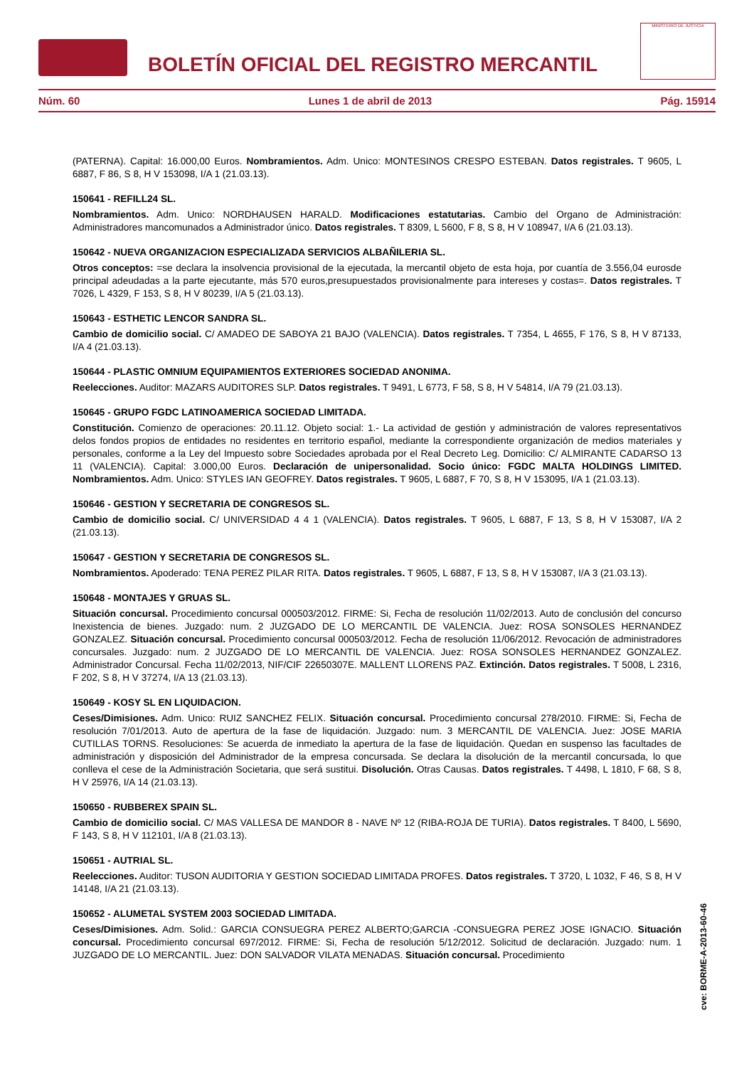BOLETÍN OFICIAL DEL REGISTRO MERCANTIL
MINISTERIO DE JUSTICIA
Núm. 60 Lunes 1 de abril de 2013 Pág. 15914
(PATERNA). Capital: 16.000,00 Euros. Nombramientos. Adm. Unico: MONTESINOS CRESPO ESTEBAN. Datos registrales. T 9605, L 6887, F 86, S 8, H V 153098, I/A 1 (21.03.13).
150641 - REFILL24 SL.
Nombramientos. Adm. Unico: NORDHAUSEN HARALD. Modificaciones estatutarias. Cambio del Organo de Administración: Administradores mancomunados a Administrador único. Datos registrales. T 8309, L 5600, F 8, S 8, H V 108947, I/A 6 (21.03.13).
150642 - NUEVA ORGANIZACION ESPECIALIZADA SERVICIOS ALBAÑILERIA SL.
Otros conceptos: =se declara la insolvencia provisional de la ejecutada, la mercantil objeto de esta hoja, por cuantía de 3.556,04 eurosde principal adeudadas a la parte ejecutante, más 570 euros,presupuestados provisionalmente para intereses y costas=. Datos registrales. T 7026, L 4329, F 153, S 8, H V 80239, I/A 5 (21.03.13).
150643 - ESTHETIC LENCOR SANDRA SL.
Cambio de domicilio social. C/ AMADEO DE SABOYA 21 BAJO (VALENCIA). Datos registrales. T 7354, L 4655, F 176, S 8, H V 87133, I/A 4 (21.03.13).
150644 - PLASTIC OMNIUM EQUIPAMIENTOS EXTERIORES SOCIEDAD ANONIMA.
Reelecciones. Auditor: MAZARS AUDITORES SLP. Datos registrales. T 9491, L 6773, F 58, S 8, H V 54814, I/A 79 (21.03.13).
150645 - GRUPO FGDC LATINOAMERICA SOCIEDAD LIMITADA.
Constitución. Comienzo de operaciones: 20.11.12. Objeto social: 1.- La actividad de gestión y administración de valores representativos delos fondos propios de entidades no residentes en territorio español, mediante la correspondiente organización de medios materiales y personales, conforme a la Ley del Impuesto sobre Sociedades aprobada por el Real Decreto Leg. Domicilio: C/ ALMIRANTE CADARSO 13 11 (VALENCIA). Capital: 3.000,00 Euros. Declaración de unipersonalidad. Socio único: FGDC MALTA HOLDINGS LIMITED. Nombramientos. Adm. Unico: STYLES IAN GEOFREY. Datos registrales. T 9605, L 6887, F 70, S 8, H V 153095, I/A 1 (21.03.13).
150646 - GESTION Y SECRETARIA DE CONGRESOS SL.
Cambio de domicilio social. C/ UNIVERSIDAD 4 4 1 (VALENCIA). Datos registrales. T 9605, L 6887, F 13, S 8, H V 153087, I/A 2 (21.03.13).
150647 - GESTION Y SECRETARIA DE CONGRESOS SL.
Nombramientos. Apoderado: TENA PEREZ PILAR RITA. Datos registrales. T 9605, L 6887, F 13, S 8, H V 153087, I/A 3 (21.03.13).
150648 - MONTAJES Y GRUAS SL.
Situación concursal. Procedimiento concursal 000503/2012. FIRME: Si, Fecha de resolución 11/02/2013. Auto de conclusión del concurso Inexistencia de bienes. Juzgado: num. 2 JUZGADO DE LO MERCANTIL DE VALENCIA. Juez: ROSA SONSOLES HERNANDEZ GONZALEZ. Situación concursal. Procedimiento concursal 000503/2012. Fecha de resolución 11/06/2012. Revocación de administradores concursales. Juzgado: num. 2 JUZGADO DE LO MERCANTIL DE VALENCIA. Juez: ROSA SONSOLES HERNANDEZ GONZALEZ. Administrador Concursal. Fecha 11/02/2013, NIF/CIF 22650307E. MALLENT LLORENS PAZ. Extinción. Datos registrales. T 5008, L 2316, F 202, S 8, H V 37274, I/A 13 (21.03.13).
150649 - KOSY SL EN LIQUIDACION.
Ceses/Dimisiones. Adm. Unico: RUIZ SANCHEZ FELIX. Situación concursal. Procedimiento concursal 278/2010. FIRME: Si, Fecha de resolución 7/01/2013. Auto de apertura de la fase de liquidación. Juzgado: num. 3 MERCANTIL DE VALENCIA. Juez: JOSE MARIA CUTILLAS TORNS. Resoluciones: Se acuerda de inmediato la apertura de la fase de liquidación. Quedan en suspenso las facultades de administración y disposición del Administrador de la empresa concursada. Se declara la disolución de la mercantil concursada, lo que conlleva el cese de la Administración Societaria, que será sustitui. Disolución. Otras Causas. Datos registrales. T 4498, L 1810, F 68, S 8, H V 25976, I/A 14 (21.03.13).
150650 - RUBBEREX SPAIN SL.
Cambio de domicilio social. C/ MAS VALLESA DE MANDOR 8 - NAVE Nº 12 (RIBA-ROJA DE TURIA). Datos registrales. T 8400, L 5690, F 143, S 8, H V 112101, I/A 8 (21.03.13).
150651 - AUTRIAL SL.
Reelecciones. Auditor: TUSON AUDITORIA Y GESTION SOCIEDAD LIMITADA PROFES. Datos registrales. T 3720, L 1032, F 46, S 8, H V 14148, I/A 21 (21.03.13).
150652 - ALUMETAL SYSTEM 2003 SOCIEDAD LIMITADA.
Ceses/Dimisiones. Adm. Solid.: GARCIA CONSUEGRA PEREZ ALBERTO;GARCIA -CONSUEGRA PEREZ JOSE IGNACIO. Situación concursal. Procedimiento concursal 697/2012. FIRME: Si, Fecha de resolución 5/12/2012. Solicitud de declaración. Juzgado: num. 1 JUZGADO DE LO MERCANTIL. Juez: DON SALVADOR VILATA MENADAS. Situación concursal. Procedimiento
cve: BORME-A-2013-60-46